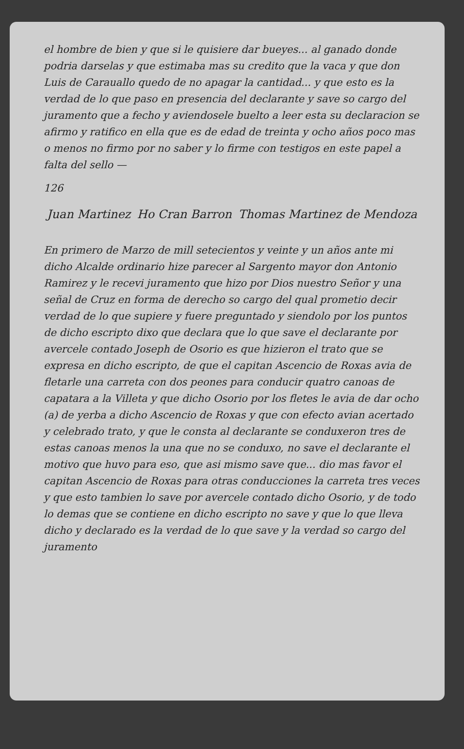el hombre de bien y que si le quisiere dar bueyes... al ganado donde podria darselas y que estimaba mas su credito que la vaca y que don Luis de Carauallo quedo de no apagar la cantidad... y que esto es la verdad de lo que paso en presencia del declarante y save so cargo del juramento que a fecho y aviendosele buelto a leer esta su declaracion se afirmo y ratifico en ella que es de edad de treinta y ocho años poco mas o menos no firmo por no saber y lo firme con testigos en este papel a falta del sello —
126
Juan Martinez Ho Cran Barron Thomas Martinez de Mendoza
En primero de Marzo de mill setecientos y veinte y un años ante mi dicho Alcalde ordinario hize parecer al Sargento mayor don Antonio Ramirez y le recevi juramento que hizo por Dios nuestro Señor y una señal de Cruz en forma de derecho so cargo del qual prometio decir verdad de lo que supiere y fuere preguntado y siendolo por los puntos de dicho escripto dixo que declara que lo que save el declarante por avercele contado Joseph de Osorio es que hizieron el trato que se expresa en dicho escripto, de que el capitan Ascencio de Roxas avia de fletarle una carreta con dos peones para conducir quatro canoas de capatara a la Villeta y que dicho Osorio por los fletes le avia de dar ocho (a) de yerba a dicho Ascencio de Roxas y que con efecto avian acertado y celebrado trato, y que le consta al declarante se conduxeron tres de estas canoas menos la una que no se conduxo, no save el declarante el motivo que huvo para eso, que asi mismo save que... dio mas favor el capitan Ascencio de Roxas para otras conducciones la carreta tres veces y que esto tambien lo save por avercele contado dicho Osorio, y de todo lo demas que se contiene en dicho escripto no save y que lo que lleva dicho y declarado es la verdad de lo que save y la verdad so cargo del juramento